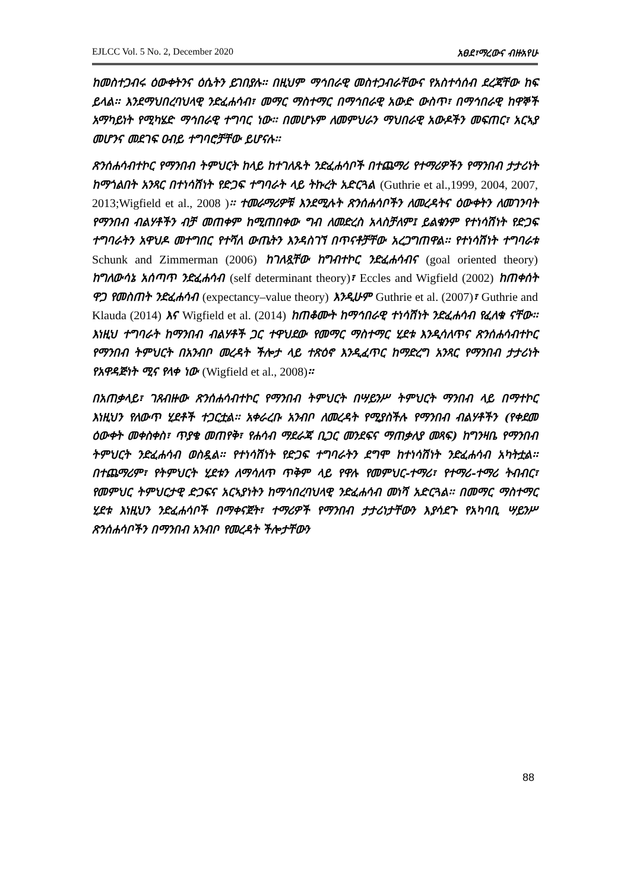EJLCC Vol. 5 No. 2, December 2020 አፀደ፣ማረውና ብዙአየሁ
ከመስተጋብሩ ዕውቀትንና ዕሴትን ይገበያሉ፡፡ በዚህም ማኅበራዊ መስተጋብራቸውና የአስተሳሰብ ደረጃቸው ከፍ ይላል፡፡ እንደማህበረባህላዊ ንድፈሐሳብ፣ መማር ማስተማር በማኅበራዊ አውድ ውስጥ፣ በማኅበራዊ ከዋኞች አማካይነት የሚካሄድ ማኅበራዊ ተግባር ነው፡፡ በመሆኑም ለመምህራን ማህበራዊ አውዶችን መፍጠር፣ አርኣያ መሆንና መደገፍ ዐብይ ተግባሮቻቸው ይሆናሉ፡፡
ጽንሰሐሳብተኮር የማንበብ ትምህርት ከላይ ከተገለጹት ንድፈሐሳቦች በተጨማሪ የተማሪዎችን የማንበብ ታታሪነት ከማጎልበት አንጻር በተነሳሽነት የድጋፍ ተግባራት ላይ ትኩረት አድርጓል (Guthrie et al.,1999, 2004, 2007, 2013;Wigfield et al., 2008 )፡፡ ተመራማሪዎቹ እንደሚሉት ጽንሰሐሳቦችን ለመረዳትና ዕውቀትን ለመገንባት የማንበብ ብልሃቶችን ብቻ መጠቀም ከሚጠበቀው ግብ ለመድረስ አላስቻለም፤ ይልቁንም የተነሳሽነት የድጋፍ ተግባራትን አዋህዶ መተግበር የተሻለ ውጤትን እንዳስገኘ በጥናቶቻቸው አረጋግጠዋል፡፡ የተነሳሽነት ተግባራቱ Schunk and Zimmerman (2006) ከገለጿቸው ከግብተኮር ንድፈሐሳብና (goal oriented theory) ከግለውሳኔ አሰጣጥ ንድፈሐሳብ (self determinant theory)፣ Eccles and Wigfield (2002) ከጠቀሰት ዋጋ የመስጠት ንድፈሐሳብ (expectancy–value theory) እንዲሁም Guthrie et al. (2007)፣ Guthrie and Klauda (2014) እና Wigfield et al. (2014) ከጠቆሙት ከማኅበራዊ ተነሳሽነት ንድፈሐሳብ የፈለቁ ናቸው፡፡ እነዚህ ተግባራት ከማንበብ ብልሃቶች ጋር ተዋህደው የመማር ማስተማር ሂደቱ እንዲሳለጥና ጽንሰሐሳብተኮር የማንበብ ትምህርት በአንብቦ መረዳት ችሎታ ላይ ተጽዕኖ እንዲፈጥር ከማድረግ አንጻር የማንበብ ታታሪነት የአዋዳጅነት ሚና የላቀ ነው (Wigfield et al., 2008)፡፡
በአጠቃላይ፣ ገጸብዙው ጽንሰሐሳብተኮር የማንበብ ትምህርት በሣይንሥ ትምህርት ማንበብ ላይ በማተኮር እነዚህን የለውጥ ሂደቶች ተጋርቷል፡፡ አቀራረቡ አንብቦ ለመረዳት የሚያስችሉ የማንበብ ብልሃቶችን (የቀደመ ዕውቀት መቀስቀስ፣ ጥያቄ መጠየቅ፣ የሐሳብ ማደራጃ ቢጋር መንደፍና ማጠቃለያ መጻፍ) ከግንዛቤ የማንበብ ትምህርት ንድፈሐሳብ ወስዷል፡፡ የተነሳሽነት የድጋፍ ተግባራትን ደግሞ ከተነሳሽነት ንድፈሐሳብ አካትቷል፡፡ በተጨማሪም፣ የትምህርት ሂደቱን ለማሳለጥ ጥቅም ላይ የዋሉ የመምህር-ተማሪ፣ የተማሪ-ተማሪ ትብብር፣ የመምህር ትምህርታዊ ድጋፍና አርኣያነትን ከማኅበረባህላዊ ንድፈሐሳብ መነሻ አድርጓል፡፡ በመማር ማስተማር ሂደቱ እነዚህን ንድፈሐሳቦች በማቀናጀት፣ ተማሪዎች የማንበብ ታታሪነታቸውን እያሳደጉ የአካባቢ ሣይንሥ ጽንሰሐሳቦችን በማንበብ አንብቦ የመረዳት ችሎታቸውን
88